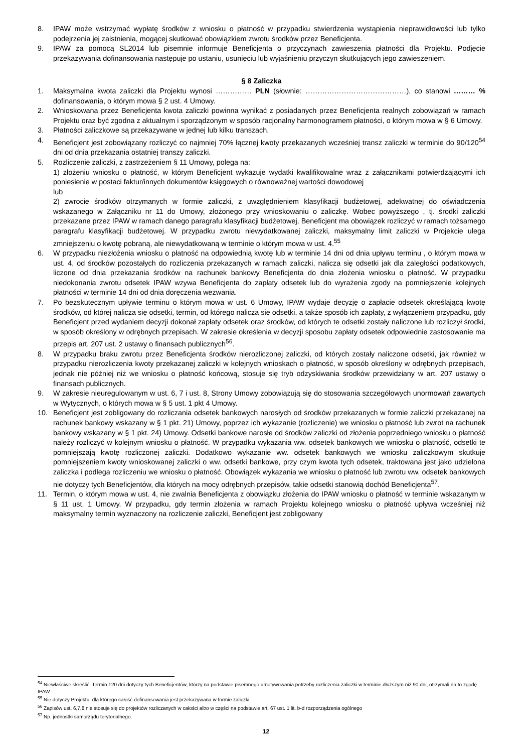8. IPAW może wstrzymać wypłatę środków z wniosku o płatność w przypadku stwierdzenia wystąpienia nieprawidłowości lub tylko podejrzenia jej zaistnienia, mogącej skutkować obowiązkiem zwrotu środków przez Beneficjenta.
9. IPAW za pomocą SL2014 lub pisemnie informuje Beneficjenta o przyczynach zawieszenia płatności dla Projektu. Podjęcie przekazywania dofinansowania następuje po ustaniu, usunięciu lub wyjaśnieniu przyczyn skutkujących jego zawieszeniem.
§ 8 Zaliczka
1. Maksymalna kwota zaliczki dla Projektu wynosi …………… PLN (słownie: ……………………………………), co stanowi ……… % dofinansowania, o którym mowa § 2 ust. 4 Umowy.
2. Wnioskowana przez Beneficjenta kwota zaliczki powinna wynikać z posiadanych przez Beneficjenta realnych zobowiązań w ramach Projektu oraz być zgodna z aktualnym i sporządzonym w sposób racjonalny harmonogramem płatności, o którym mowa w § 6 Umowy.
3. Płatności zaliczkowe są przekazywane w jednej lub kilku transzach.
4. Beneficjent jest zobowiązany rozliczyć co najmniej 70% łącznej kwoty przekazanych wcześniej transz zaliczki w terminie do 90/120<sup>54</sup> dni od dnia przekazania ostatniej transzy zaliczki.
5. Rozliczenie zaliczki, z zastrzeżeniem § 11 Umowy, polega na:
1) złożeniu wniosku o płatność, w którym Beneficjent wykazuje wydatki kwalifikowalne wraz z załącznikami potwierdzającymi ich poniesienie w postaci faktur/innych dokumentów księgowych o równoważnej wartości dowodowej
lub
2) zwrocie środków otrzymanych w formie zaliczki, z uwzględnieniem klasyfikacji budżetowej, adekwatnej do oświadczenia wskazanego w Załączniku nr 11 do Umowy, złożonego przy wnioskowaniu o zaliczkę. Wobec powyższego , tj. środki zaliczki przekazane przez IPAW w ramach danego paragrafu klasyfikacji budżetowej, Beneficjent ma obowiązek rozliczyć w ramach tożsamego paragrafu klasyfikacji budżetowej. W przypadku zwrotu niewydatkowanej zaliczki, maksymalny limit zaliczki w Projekcie ulega zmniejszeniu o kwotę pobraną, ale niewydatkowaną w terminie o którym mowa w ust. 4.<sup>55</sup>
6. W przypadku niezłożenia wniosku o płatność na odpowiednią kwotę lub w terminie 14 dni od dnia upływu terminu , o którym mowa w ust. 4, od środków pozostałych do rozliczenia przekazanych w ramach zaliczki, nalicza się odsetki jak dla zaległości podatkowych, liczone od dnia przekazania środków na rachunek bankowy Beneficjenta do dnia złożenia wniosku o płatność. W przypadku niedokonania zwrotu odsetek IPAW wzywa Beneficjenta do zapłaty odsetek lub do wyrażenia zgody na pomniejszenie kolejnych płatności w terminie 14 dni od dnia doręczenia wezwania.
7. Po bezskutecznym upływie terminu o którym mowa w ust. 6 Umowy, IPAW wydaje decyzję o zapłacie odsetek określającą kwotę środków, od której nalicza się odsetki, termin, od którego nalicza się odsetki, a także sposób ich zapłaty, z wyłączeniem przypadku, gdy Beneficjent przed wydaniem decyzji dokonał zapłaty odsetek oraz środków, od których te odsetki zostały naliczone lub rozliczył środki, w sposób określony w odrębnych przepisach. W zakresie określenia w decyzji sposobu zapłaty odsetek odpowiednie zastosowanie ma przepis art. 207 ust. 2 ustawy o finansach publicznych<sup>56</sup>.
8. W przypadku braku zwrotu przez Beneficjenta środków nierozliczonej zaliczki, od których zostały naliczone odsetki, jak również w przypadku nierozliczenia kwoty przekazanej zaliczki w kolejnych wnioskach o płatność, w sposób określony w odrębnych przepisach, jednak nie później niż we wniosku o płatność końcową, stosuje się tryb odzyskiwania środków przewidziany w art. 207 ustawy o finansach publicznych.
9. W zakresie nieuregulowanym w ust. 6, 7 i ust. 8, Strony Umowy zobowiązują się do stosowania szczegółowych unormowań zawartych w Wytycznych, o których mowa w § 5 ust. 1 pkt 4 Umowy.
10. Beneficjent jest zobligowany do rozliczania odsetek bankowych narosłych od środków przekazanych w formie zaliczki przekazanej na rachunek bankowy wskazany w § 1 pkt. 21) Umowy, poprzez ich wykazanie (rozliczenie) we wniosku o płatność lub zwrot na rachunek bankowy wskazany w § 1 pkt. 24) Umowy. Odsetki bankowe narosłe od środków zaliczki od złożenia poprzedniego wniosku o płatność należy rozliczyć w kolejnym wniosku o płatność. W przypadku wykazania ww. odsetek bankowych we wniosku o płatność, odsetki te pomniejszają kwotę rozliczonej zaliczki. Dodatkowo wykazanie ww. odsetek bankowych we wniosku zaliczkowym skutkuje pomniejszeniem kwoty wnioskowanej zaliczki o ww. odsetki bankowe, przy czym kwota tych odsetek, traktowana jest jako udzielona zaliczka i podlega rozliczeniu we wniosku o płatność. Obowiązek wykazania we wniosku o płatność lub zwrotu ww. odsetek bankowych nie dotyczy tych Beneficjentów, dla których na mocy odrębnych przepisów, takie odsetki stanowią dochód Beneficjenta<sup>57</sup>.
11. Termin, o którym mowa w ust. 4, nie zwalnia Beneficjenta z obowiązku złożenia do IPAW wniosku o płatność w terminie wskazanym w § 11 ust. 1 Umowy. W przypadku, gdy termin złożenia w ramach Projektu kolejnego wniosku o płatność upływa wcześniej niż maksymalny termin wyznaczony na rozliczenie zaliczki, Beneficjent jest zobligowany
<sup>54</sup> Niewłaściwe skreślić. Termin 120 dni dotyczy tych Beneficjentów, którzy na podstawie pisemnego umotywowania potrzeby rozliczenia zaliczki w terminie dłuższym niż 90 dni, otrzymali na to zgodę IPAW.
<sup>55</sup> Nie dotyczy Projektu, dla którego całość dofinansowania jest przekazywana w formie zaliczki.
<sup>56</sup> Zapisów ust. 6,7,8 nie stosuje się do projektów rozliczanych w całości albo w części na podstawie art. 67 ust. 1 lit. b-d rozporządzenia ogólnego
<sup>57</sup> Np. jednostki samorządu terytorialnego.
12